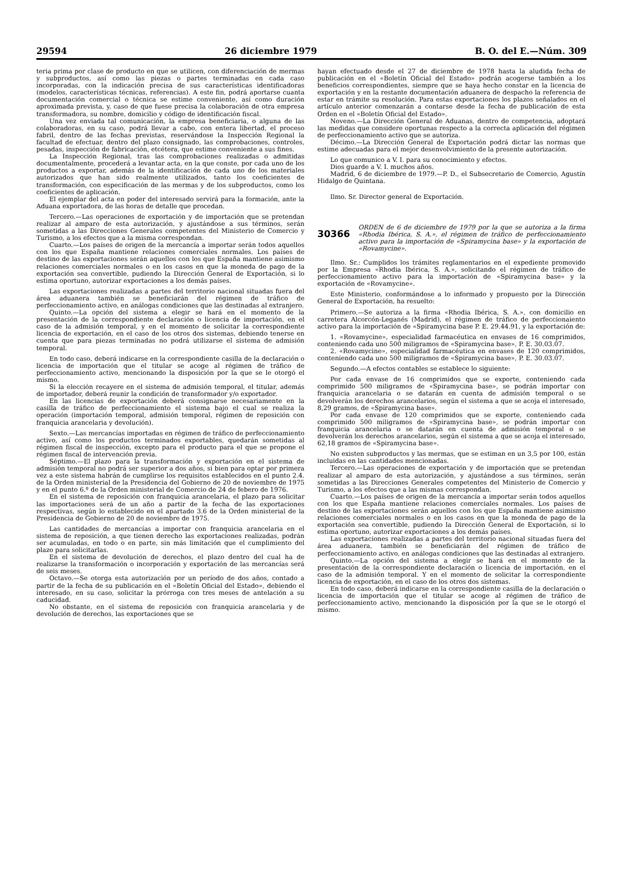29594 26 diciembre 1979 B. O. del E.—Núm. 309
teria prima por clase de producto en que se utilicen, con diferenciación de mermas y subproductos, así como las piezas o partes terminadas en cada caso incorporadas, con la indicación precisa de sus características identificadoras (modelos, características técnicas, referencias). A este fin, podrá aportarse cuanta documentación comercial o técnica se estime conveniente, así como duración aproximada prevista, y, caso de que fuese precisa la colaboración de otra empresa transformadora, su nombre, domicilio y código de identificación fiscal.
Una vez enviada tal comunicación, la empresa beneficiaria, o alguna de las colaboradoras, en su caso, podrá llevar a cabo, con entera libertad, el proceso fabril, dentro de las fechas previstas, reservándose la Inspección Regional la facultad de efectuar, dentro del plazo consignado, las comprobaciones, controles, pesadas, inspección de fabricación, etcétera, que estime conveniente a sus fines.
La Inspección Regional, tras las comprobaciones realizadas o admitidas documentalmente, procederá a levantar acta, en la que conste, por cada uno de los productos a exportar, además de la identificación de cada uno de los materiales autorizados que han sido realmente utilizados, tanto los coeficientes de transformación, con especificación de las mermas y de los subproductos, como los coeficientes de aplicación.
El ejemplar del acta en poder del interesado servirá para la formación, ante la Aduana exportadora, de las horas de detalle que procedan.
Tercero.—Las operaciones de exportación y de importación que se pretendan realizar al amparo de esta autorización, y ajustándose a sus términos, serán sometidas a las Direcciones Generales competentes del Ministerio de Comercio y Turismo, a los efectos que a la misma correspondan.
Cuarto.—Los países de origen de la mercancía a importar serán todos aquellos con los que España mantiene relaciones comerciales normales. Los países de destino de las exportaciones serán aquellos con los que España mantiene asimismo relaciones comerciales normales o en los casos en que la moneda de pago de la exportación sea convertible, pudiendo la Dirección General de Exportación, si lo estima oportuno, autorizar exportaciones a los demás países.
Las exportaciones realizadas a partes del territorio nacional situadas fuera del área aduanera también se beneficiarán del régimen de tráfico de perfeccionamiento activo, en análogas condiciones que las destinadas al extranjero.
Quinto.—La opción del sistema a elegir se hará en el momento de la presentación de la correspondiente declaración o licencia de importación, en el caso de la admisión temporal, y en el momento de solicitar la correspondiente licencia de exportación, en el caso de los otros dos sistemas, debiendo tenerse en cuenta que para piezas terminadas no podrá utilizarse el sistema de admisión temporal.
En todo caso, deberá indicarse en la correspondiente casilla de la declaración o licencia de importación que el titular se acoge al régimen de tráfico de perfeccionamiento activo, mencionando la disposición por la que se le otorgó el mismo.
Si la elección recayere en el sistema de admisión temporal, el titular, además de importador, deberá reunir la condición de transformador y/o exportador.
En las licencias de exportación deberá consignarse necesariamente en la casilla de tráfico de perfeccionamiento el sistema bajo el cual se realiza la operación (importación temporal, admisión temporal, régimen de reposición con franquicia arancelaria y devolución).
Sexto.—Las mercancías importadas en régimen de tráfico de perfeccionamiento activo, así como los productos terminados exportables, quedarán sometidas al régimen fiscal de inspección, excepto para el producto para el que se propone el régimen fiscal de intervención previa.
Séptimo.—El plazo para la transformación y exportación en el sistema de admisión temporal no podrá ser superior a dos años, si bien para optar por primera vez a este sistema habrán de cumplirse los requisitos establecidos en el punto 2.4. de la Orden ministerial de la Presidencia del Gobierno de 20 de noviembre de 1975 y en el punto 6.º de la Orden ministerial de Comercio de 24 de febero de 1976.
En el sistema de reposición con franquicia arancelaria, el plazo para solicitar las importaciones será de un año a partir de la fecha de las exportaciones respectivas, según lo establecido en el apartado 3.6 de la Orden ministerial de la Presidencia de Gobierno de 20 de noviembre de 1975.
Las cantidades de mercancías a importar con franquicia arancelaria en el sistema de reposición, a que tienen derecho las exportaciones realizadas, podrán ser acumuladas, en todo o en parte, sin más limitación que el cumplimiento del plazo para solicitarlas.
En el sistema de devolución de derechos, el plazo dentro del cual ha de realizarse la transformación o incorporación y exportación de las mercancías será de seis meses.
Octavo.—Se otorga esta autorización por un período de dos años, contado a partir de la fecha de su publicación en el «Boletín Oficial del Estado», debiendo el interesado, en su caso, solicitar la prórroga con tres meses de antelación a su caducidad.
No obstante, en el sistema de reposición con franquicia arancelaria y de devolución de derechos, las exportaciones que se
hayan efectuado desde el 27 de diciembre de 1978 hasta la aludida fecha de publicación en el «Boletín Oficial del Estado» podrán acogerse también a los beneficios correspondientes, siempre que se haya hecho constar en la licencia de exportación y en la restante documentación aduanera de despacho la referencia de estar en trámite su resolución. Para estas exportaciones los plazos señalados en el artículo anterior comenzarán a contarse desde la fecha de publicación de esta Orden en el «Boletín Oficial del Estado».
Noveno.—La Dirección General de Aduanas, dentro de competencia, adoptará las medidas que considere oportunas respecto a la correcta aplicación del régimen de perfeccionamiento activo que se autoriza.
Décimo.—La Dirección General de Exportación podrá dictar las normas que estime adecuadas para el mejor desenvolvimiento de la presente autorización.
Lo que comunico a V. I. para su conocimiento y efectos.
Dios guarde a V. I. muchos años.
Madrid, 6 de diciembre de 1979.—P. D., el Subsecretario de Comercio, Agustín Hidalgo de Quintana.
Ilmo. Sr. Director general de Exportación.
30366 ORDEN de 6 de diciembre de 1979 por la que se autoriza a la firma «Rhodia Ibérica, S. A.», el régimen de tráfico de perfeccionamiento activo para la importación de «Spiramycina base» y la exportación de «Rovamycine».
Ilmo. Sr.: Cumplidos los trámites reglamentarios en el expediente promovido por la Empresa «Rhodia Ibérica, S. A.», solicitando el régimen de tráfico de perfeccionamiento activo para la importación de «Spiramycina base» y la exportación de «Rovamycine».
Este Ministerio, conformándose a lo informado y propuesto por la Dirección General de Exportación, ha resuelto:
Primero.—Se autoriza a la firma «Rhodia Ibérica, S. A.», con domicilio en carretera Alcorcón-Leganés (Madrid), el régimen de tráfico de perfeccionaiento activo para la importación de «Spiramycina base P. E. 29.44.91, y la exportación de:
1. «Rovamycine», especialidad farmacéutica en envases de 16 comprimidos, conteniendo cada uno 500 miligramos de «Spiramycina base», P. E. 30.03.07.
2. «Rovamycine», especialidad farmacéutica en envases de 120 comprimidos, conteniendo cada uno 500 miligramos de «Spiramycina base», P. E. 30.03.07.
Segundo.—A efectos contables se establece lo siguiente:
Por cada envase de 16 comprimidos que se exporte, conteniendo cada comprimido 500 miligramos de «Spiramycina base», se podrán importar con franquicia arancelaria o se datarán en cuenta de admisión temporal o se devolverán los derechos arancelarios, según el sistema a que se acoja el interesado, 8,29 gramos, de «Spiramycina base».
Por cada envase de 120 comprimidos que se exporte, conteniendo cada comprimido 500 miligramos de «Spiramycina base», se podrán importar con franquicia arancelaria o se datarán en cuenta de admisión temporal o se devolverán los derechos arancelarios, según el sistema a que se acoja el interesado, 62,18 gramos de «Spiramycina base».
No existen subproductos y las mermas, que se estiman en un 3,5 por 100, están incluidas en las cantidades mencionadas.
Tercero.—Las operaciones de exportación y de importación que se pretendan realizar al amparo de esta autorización, y ajustándose a sus términos, serán sometidas a las Direcciones Generales competentes del Ministerio de Comercio y Turismo, a los efectos que a las mismas correspondan.
Cuarto.—Los países de origen de la mercancía a importar serán todos aquellos con los que España mantiene relaciones comerciales normales. Los países de destino de las exportaciones serán aquellos con los que España mantiene asimismo relaciones comerciales normales o en los casos en que la moneda de pago de la exportación sea convertible, pudiendo la Dirección General de Exportación, si lo estima oportuno, autorizar exportaciones a los demás países.
Las exportaciones realizadas a partes del territorio nacional situadas fuera del área aduanera, también se beneficiarán del régimen de tráfico de perfeccionamiento activo, en análogas condiciones que las destinadas al extranjero.
Quinto.—La opción del sistema a elegir se hará en el momento de la presentación de la correspondiente declaración o licencia de importación, en el caso de la admisión temporal. Y en el momento de solicitar la correspondiente licencia de exportación, en el caso de los otros dos sistemas.
En todo caso, deberá indicarse en la correspondiente casilla de la declaración o licencia de importación que el titular se acoge al régimen de tráfico de perfeccionamiento activo, mencionando la disposición por la que se le otorgó el mismo.